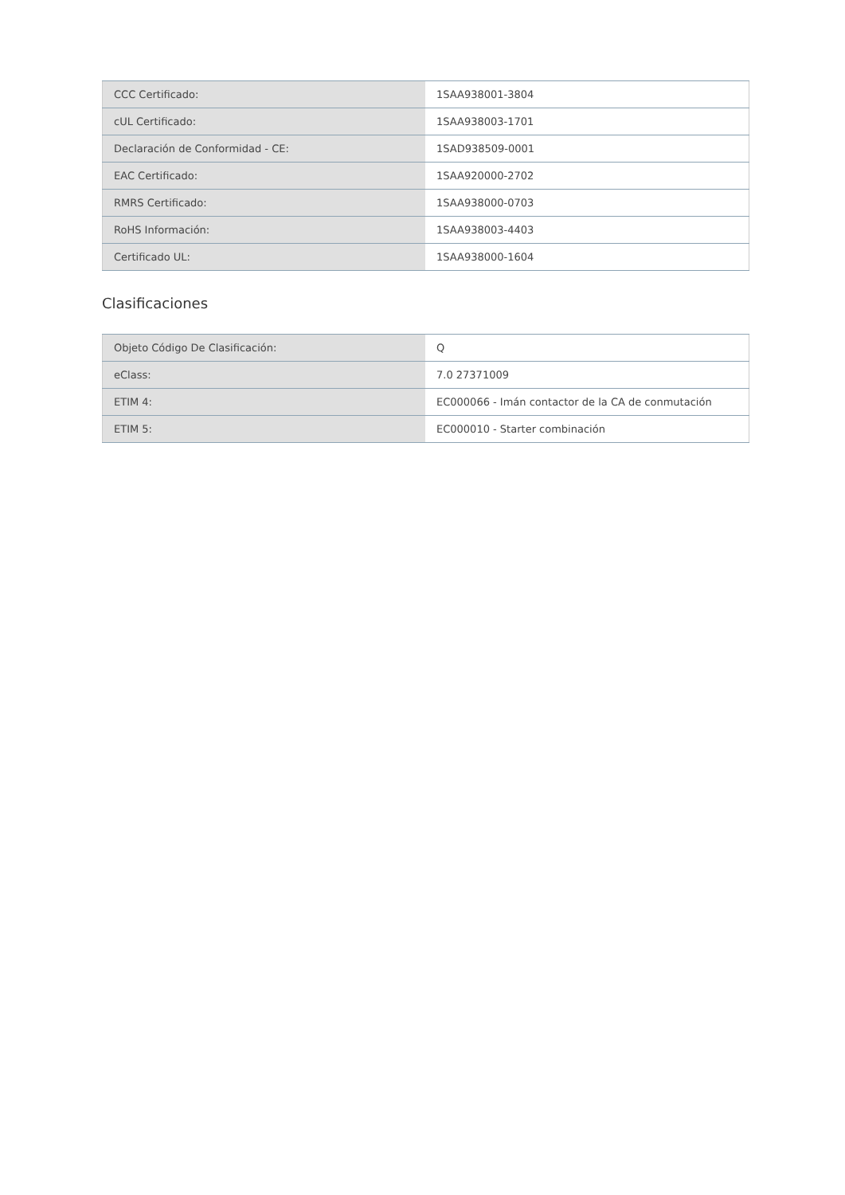| CCC Certificado: | 1SAA938001-3804 |
| cUL Certificado: | 1SAA938003-1701 |
| Declaración de Conformidad - CE: | 1SAD938509-0001 |
| EAC Certificado: | 1SAA920000-2702 |
| RMRS Certificado: | 1SAA938000-0703 |
| RoHS Información: | 1SAA938003-4403 |
| Certificado UL: | 1SAA938000-1604 |
Clasificaciones
| Objeto Código De Clasificación: | Q |
| eClass: | 7.0 27371009 |
| ETIM 4: | EC000066 - Imán contactor de la CA de conmutación |
| ETIM 5: | EC000010 - Starter combinación |